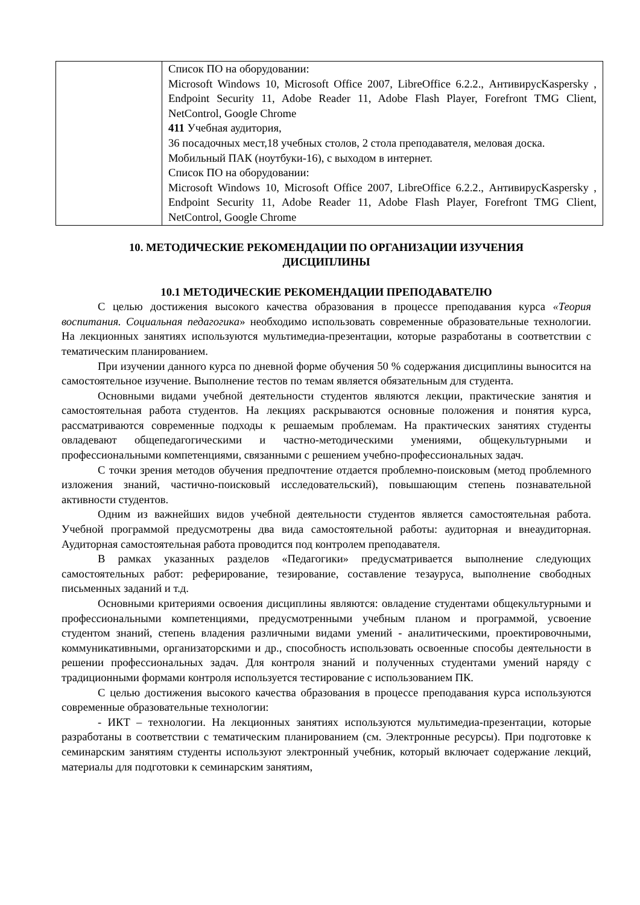| | Список ПО на оборудовании: Microsoft Windows 10, Microsoft Office 2007, LibreOffice 6.2.2., АнтивирусKaspersky , Endpoint Security 11, Adobe Reader 11, Adobe Flash Player, Forefront TMG Client, NetControl, Google Chrome 411 Учебная аудитория, 36 посадочных мест,18 учебных столов, 2 стола преподавателя, меловая доска. Мобильный ПАК (ноутбуки-16), с выходом в интернет. Список ПО на оборудовании: Microsoft Windows 10, Microsoft Office 2007, LibreOffice 6.2.2., АнтивирусKaspersky , Endpoint Security 11, Adobe Reader 11, Adobe Flash Player, Forefront TMG Client, NetControl, Google Chrome |
10. МЕТОДИЧЕСКИЕ РЕКОМЕНДАЦИИ ПО ОРГАНИЗАЦИИ ИЗУЧЕНИЯ ДИСЦИПЛИНЫ
10.1 МЕТОДИЧЕСКИЕ РЕКОМЕНДАЦИИ ПРЕПОДАВАТЕЛЮ
С целью достижения высокого качества образования в процессе преподавания курса «Теория воспитания. Социальная педагогика» необходимо использовать современные образовательные технологии. На лекционных занятиях используются мультимедиа-презентации, которые разработаны в соответствии с тематическим планированием.
При изучении данного курса по дневной форме обучения 50 % содержания дисциплины выносится на самостоятельное изучение. Выполнение тестов по темам является обязательным для студента.
Основными видами учебной деятельности студентов являются лекции, практические занятия и самостоятельная работа студентов. На лекциях раскрываются основные положения и понятия курса, рассматриваются современные подходы к решаемым проблемам. На практических занятиях студенты овладевают общепедагогическими и частно-методическими умениями, общекультурными и профессиональными компетенциями, связанными с решением учебно-профессиональных задач.
С точки зрения методов обучения предпочтение отдается проблемно-поисковым (метод проблемного изложения знаний, частично-поисковый исследовательский), повышающим степень познавательной активности студентов.
Одним из важнейших видов учебной деятельности студентов является самостоятельная работа. Учебной программой предусмотрены два вида самостоятельной работы: аудиторная и внеаудиторная. Аудиторная самостоятельная работа проводится под контролем преподавателя.
В рамках указанных разделов «Педагогики» предусматривается выполнение следующих самостоятельных работ: реферирование, тезирование, составление тезауруса, выполнение свободных письменных заданий и т.д.
Основными критериями освоения дисциплины являются: овладение студентами общекультурными и профессиональными компетенциями, предусмотренными учебным планом и программой, усвоение студентом знаний, степень владения различными видами умений - аналитическими, проектировочными, коммуникативными, организаторскими и др., способность использовать освоенные способы деятельности в решении профессиональных задач. Для контроля знаний и полученных студентами умений наряду с традиционными формами контроля используется тестирование с использованием ПК.
С целью достижения высокого качества образования в процессе преподавания курса используются современные образовательные технологии:
- ИКТ – технологии. На лекционных занятиях используются мультимедиа-презентации, которые разработаны в соответствии с тематическим планированием (см. Электронные ресурсы). При подготовке к семинарским занятиям студенты используют электронный учебник, который включает содержание лекций, материалы для подготовки к семинарским занятиям,